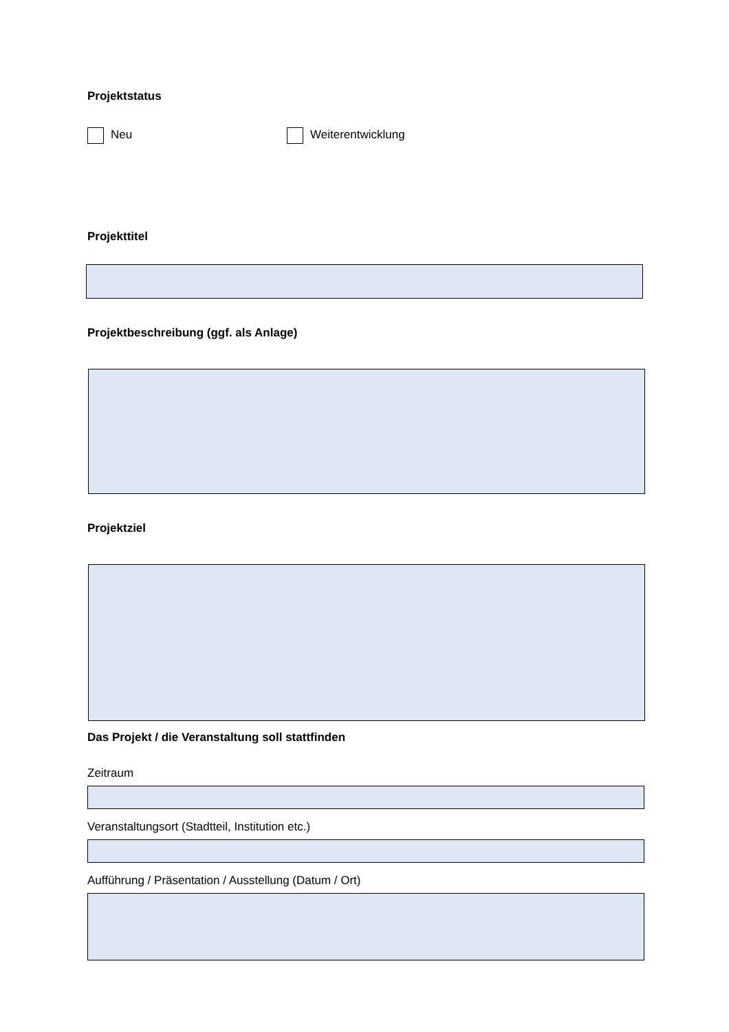Projektstatus
Neu Weiterentwicklung
Projekttitel
Projektbeschreibung (ggf. als Anlage)
Projektziel
Das Projekt / die Veranstaltung soll stattfinden
Zeitraum
Veranstaltungsort (Stadtteil, Institution etc.)
Aufführung / Präsentation / Ausstellung (Datum / Ort)